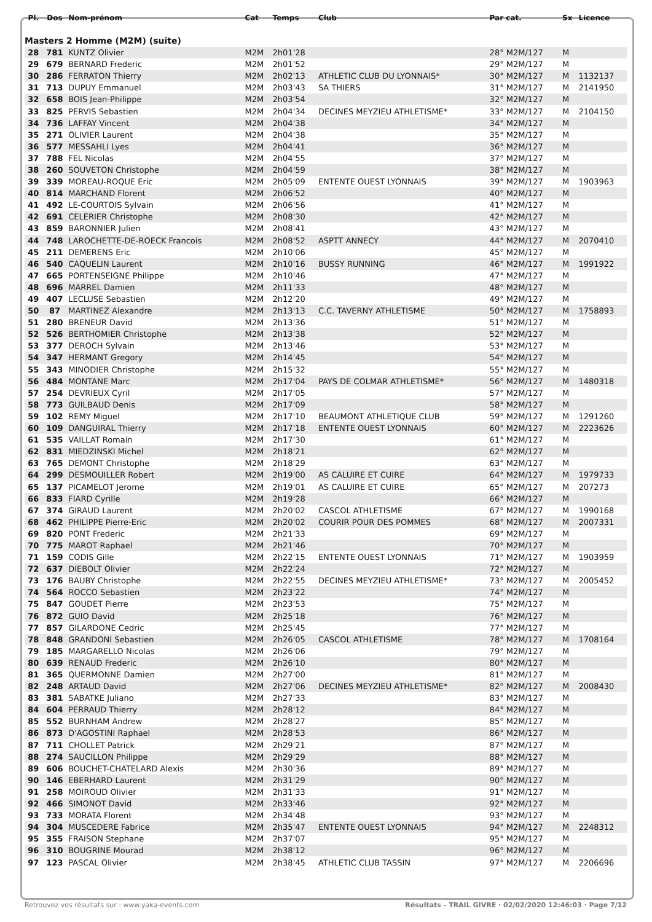| Pl. | Dos | Nom-prénom | Cat | Temps | Club | Par cat. | Sx | Licence |
| --- | --- | --- | --- | --- | --- | --- | --- | --- |
| Masters 2 Homme (M2M) (suite) | | | | | | | | |
| 28 | 781 | KUNTZ Olivier | M2M | 2h01'28 | | 28° M2M/127 | M | |
| 29 | 679 | BERNARD Frederic | M2M | 2h01'52 | | 29° M2M/127 | M | |
| 30 | 286 | FERRATON Thierry | M2M | 2h02'13 | ATHLETIC CLUB DU LYONNAIS* | 30° M2M/127 | M | 1132137 |
| 31 | 713 | DUPUY Emmanuel | M2M | 2h03'43 | SA THIERS | 31° M2M/127 | M | 2141950 |
| 32 | 658 | BOIS Jean-Philippe | M2M | 2h03'54 | | 32° M2M/127 | M | |
| 33 | 825 | PERVIS Sebastien | M2M | 2h04'34 | DECINES MEYZIEU ATHLETISME* | 33° M2M/127 | M | 2104150 |
| 34 | 736 | LAFFAY Vincent | M2M | 2h04'38 | | 34° M2M/127 | M | |
| 35 | 271 | OLIVIER Laurent | M2M | 2h04'38 | | 35° M2M/127 | M | |
| 36 | 577 | MESSAHLI Lyes | M2M | 2h04'41 | | 36° M2M/127 | M | |
| 37 | 788 | FEL Nicolas | M2M | 2h04'55 | | 37° M2M/127 | M | |
| 38 | 260 | SOUVETON Christophe | M2M | 2h04'59 | | 38° M2M/127 | M | |
| 39 | 339 | MOREAU-ROQUE Eric | M2M | 2h05'09 | ENTENTE OUEST LYONNAIS | 39° M2M/127 | M | 1903963 |
| 40 | 814 | MARCHAND Florent | M2M | 2h06'52 | | 40° M2M/127 | M | |
| 41 | 492 | LE-COURTOIS Sylvain | M2M | 2h06'56 | | 41° M2M/127 | M | |
| 42 | 691 | CELERIER Christophe | M2M | 2h08'30 | | 42° M2M/127 | M | |
| 43 | 859 | BARONNIER Julien | M2M | 2h08'41 | | 43° M2M/127 | M | |
| 44 | 748 | LAROCHETTE-DE-ROECK Francois | M2M | 2h08'52 | ASPTT ANNECY | 44° M2M/127 | M | 2070410 |
| 45 | 211 | DEMERENS Eric | M2M | 2h10'06 | | 45° M2M/127 | M | |
| 46 | 540 | CAQUELIN Laurent | M2M | 2h10'16 | BUSSY RUNNING | 46° M2M/127 | M | 1991922 |
| 47 | 665 | PORTENSEIGNE Philippe | M2M | 2h10'46 | | 47° M2M/127 | M | |
| 48 | 696 | MARREL Damien | M2M | 2h11'33 | | 48° M2M/127 | M | |
| 49 | 407 | LECLUSE Sebastien | M2M | 2h12'20 | | 49° M2M/127 | M | |
| 50 | 87 | MARTINEZ Alexandre | M2M | 2h13'13 | C.C. TAVERNY ATHLETISME | 50° M2M/127 | M | 1758893 |
| 51 | 280 | BRENEUR David | M2M | 2h13'36 | | 51° M2M/127 | M | |
| 52 | 526 | BERTHOMIER Christophe | M2M | 2h13'38 | | 52° M2M/127 | M | |
| 53 | 377 | DEROCH Sylvain | M2M | 2h13'46 | | 53° M2M/127 | M | |
| 54 | 347 | HERMANT Gregory | M2M | 2h14'45 | | 54° M2M/127 | M | |
| 55 | 343 | MINODIER Christophe | M2M | 2h15'32 | | 55° M2M/127 | M | |
| 56 | 484 | MONTANE Marc | M2M | 2h17'04 | PAYS DE COLMAR ATHLETISME* | 56° M2M/127 | M | 1480318 |
| 57 | 254 | DEVRIEUX Cyril | M2M | 2h17'05 | | 57° M2M/127 | M | |
| 58 | 773 | GUILBAUD Denis | M2M | 2h17'09 | | 58° M2M/127 | M | |
| 59 | 102 | REMY Miguel | M2M | 2h17'10 | BEAUMONT ATHLETIQUE CLUB | 59° M2M/127 | M | 1291260 |
| 60 | 109 | DANGUIRAL Thierry | M2M | 2h17'18 | ENTENTE OUEST LYONNAIS | 60° M2M/127 | M | 2223626 |
| 61 | 535 | VAILLAT Romain | M2M | 2h17'30 | | 61° M2M/127 | M | |
| 62 | 831 | MIEDZINSKI Michel | M2M | 2h18'21 | | 62° M2M/127 | M | |
| 63 | 765 | DEMONT Christophe | M2M | 2h18'29 | | 63° M2M/127 | M | |
| 64 | 299 | DESMOUILLER Robert | M2M | 2h19'00 | AS CALUIRE ET CUIRE | 64° M2M/127 | M | 1979733 |
| 65 | 137 | PICAMELOT Jerome | M2M | 2h19'01 | AS CALUIRE ET CUIRE | 65° M2M/127 | M | 207273 |
| 66 | 833 | FIARD Cyrille | M2M | 2h19'28 | | 66° M2M/127 | M | |
| 67 | 374 | GIRAUD Laurent | M2M | 2h20'02 | CASCOL ATHLETISME | 67° M2M/127 | M | 1990168 |
| 68 | 462 | PHILIPPE Pierre-Eric | M2M | 2h20'02 | COURIR POUR DES POMMES | 68° M2M/127 | M | 2007331 |
| 69 | 820 | PONT Frederic | M2M | 2h21'33 | | 69° M2M/127 | M | |
| 70 | 775 | MAROT Raphael | M2M | 2h21'46 | | 70° M2M/127 | M | |
| 71 | 159 | CODIS Gille | M2M | 2h22'15 | ENTENTE OUEST LYONNAIS | 71° M2M/127 | M | 1903959 |
| 72 | 637 | DIEBOLT Olivier | M2M | 2h22'24 | | 72° M2M/127 | M | |
| 73 | 176 | BAUBY Christophe | M2M | 2h22'55 | DECINES MEYZIEU ATHLETISME* | 73° M2M/127 | M | 2005452 |
| 74 | 564 | ROCCO Sebastien | M2M | 2h23'22 | | 74° M2M/127 | M | |
| 75 | 847 | GOUDET Pierre | M2M | 2h23'53 | | 75° M2M/127 | M | |
| 76 | 872 | GUIO David | M2M | 2h25'18 | | 76° M2M/127 | M | |
| 77 | 857 | GILARDONE Cedric | M2M | 2h25'45 | | 77° M2M/127 | M | |
| 78 | 848 | GRANDONI Sebastien | M2M | 2h26'05 | CASCOL ATHLETISME | 78° M2M/127 | M | 1708164 |
| 79 | 185 | MARGARELLO Nicolas | M2M | 2h26'06 | | 79° M2M/127 | M | |
| 80 | 639 | RENAUD Frederic | M2M | 2h26'10 | | 80° M2M/127 | M | |
| 81 | 365 | QUERMONNE Damien | M2M | 2h27'00 | | 81° M2M/127 | M | |
| 82 | 248 | ARTAUD David | M2M | 2h27'06 | DECINES MEYZIEU ATHLETISME* | 82° M2M/127 | M | 2008430 |
| 83 | 381 | SABATKE Juliano | M2M | 2h27'33 | | 83° M2M/127 | M | |
| 84 | 604 | PERRAUD Thierry | M2M | 2h28'12 | | 84° M2M/127 | M | |
| 85 | 552 | BURNHAM Andrew | M2M | 2h28'27 | | 85° M2M/127 | M | |
| 86 | 873 | D'AGOSTINI Raphael | M2M | 2h28'53 | | 86° M2M/127 | M | |
| 87 | 711 | CHOLLET Patrick | M2M | 2h29'21 | | 87° M2M/127 | M | |
| 88 | 274 | SAUCILLON Philippe | M2M | 2h29'29 | | 88° M2M/127 | M | |
| 89 | 606 | BOUCHET-CHATELARD Alexis | M2M | 2h30'36 | | 89° M2M/127 | M | |
| 90 | 146 | EBERHARD Laurent | M2M | 2h31'29 | | 90° M2M/127 | M | |
| 91 | 258 | MOIROUD Olivier | M2M | 2h31'33 | | 91° M2M/127 | M | |
| 92 | 466 | SIMONOT David | M2M | 2h33'46 | | 92° M2M/127 | M | |
| 93 | 733 | MORATA Florent | M2M | 2h34'48 | | 93° M2M/127 | M | |
| 94 | 304 | MUSCEDERE Fabrice | M2M | 2h35'47 | ENTENTE OUEST LYONNAIS | 94° M2M/127 | M | 2248312 |
| 95 | 355 | FRAISON Stephane | M2M | 2h37'07 | | 95° M2M/127 | M | |
| 96 | 310 | BOUGRINE Mourad | M2M | 2h38'12 | | 96° M2M/127 | M | |
| 97 | 123 | PASCAL Olivier | M2M | 2h38'45 | ATHLETIC CLUB TASSIN | 97° M2M/127 | M | 2206696 |
Retrouvez vos résultats sur : www.yaka-events.com Résultats - TRAIL GIVRE · 02/02/2020 12:46:03 · Page 7/12